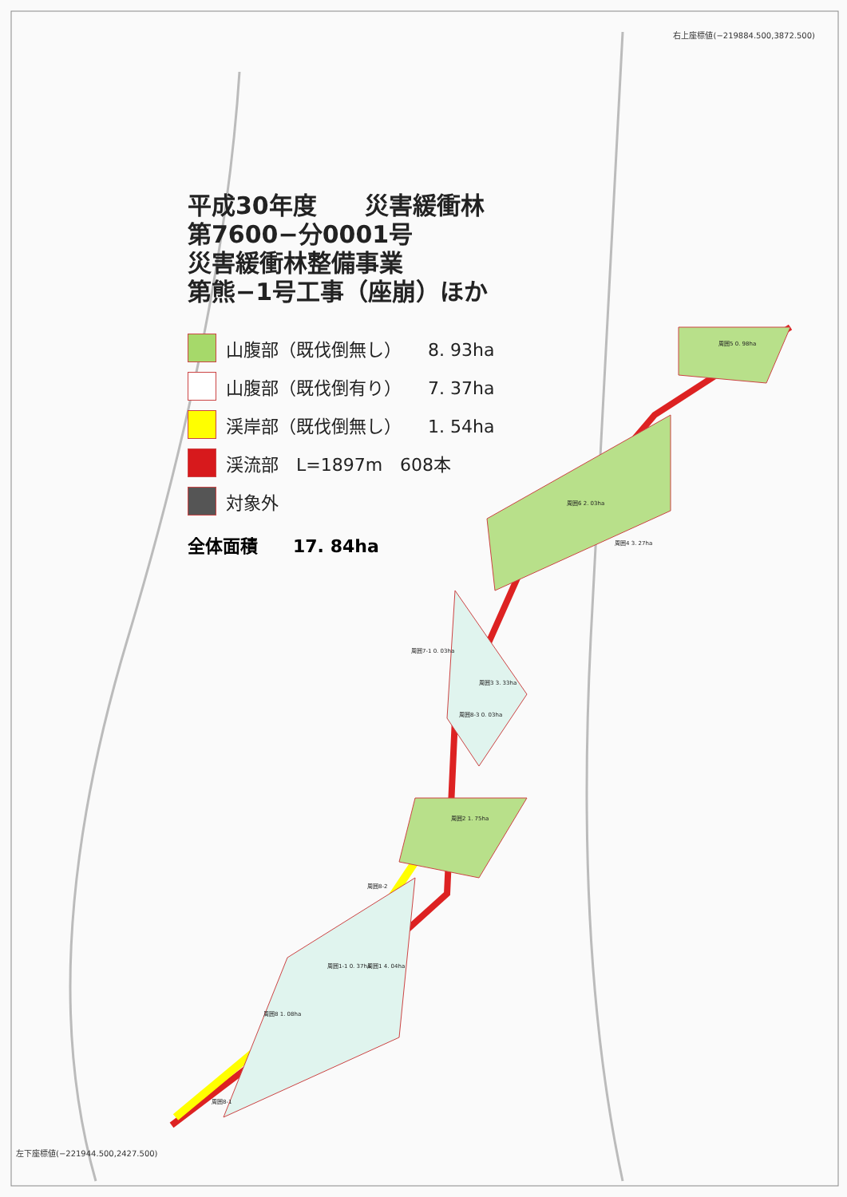右上座標値(−219884.500,3872.500)
平成30年度　　災害緩衝林
第7600−分0001号
災害緩衝林整備事業
第熊−1号工事（座崩）ほか
山腹部（既伐倒無し）　　8. 93ha
山腹部（既伐倒有り）　　7. 37ha
渓岸部（既伐倒無し）　　1. 54ha
渓流部　L=1897m　608本
対象外
全体面積　　17. 84ha
周囲5 0. 98ha
周囲6 2. 03ha
周囲4 3. 27ha
周囲7-1 0. 03ha
周囲3 3. 33ha
周囲8-3 0. 03ha
周囲2 1. 75ha
周囲8-2
周囲1-1 0. 37ha 周囲1 4. 04ha
周囲8 1. 08ha
周囲8-1
左下座標値(−221944.500,2427.500)